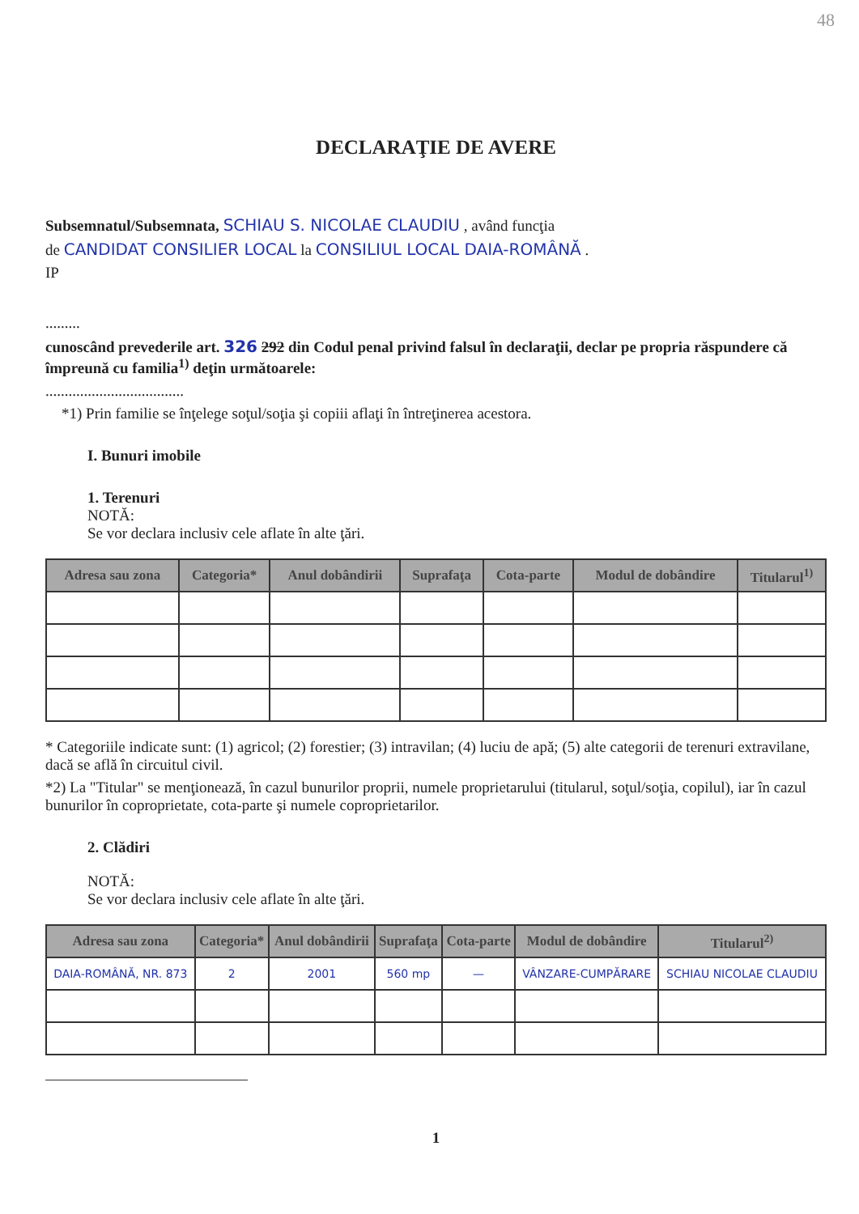48
DECLARAŢIE DE AVERE
Subsemnatul/Subsemnata, SCHIAU S. NICOLAE CLAUDIU , având funcţia
de CANDIDAT CONSILIER LOCAL la CONSILIUL LOCAL DAIA-ROMÂNĂ .
IP
.........
cunoscând prevederile art. 326 292 din Codul penal privind falsul în declaraţii, declar pe propria răspundere că împreună cu familia<sup>1)</sup> deţin următoarele:
....................................
*1) Prin familie se înţelege soţul/soţia şi copiii aflaţi în întreţinerea acestora.
I. Bunuri imobile
1. Terenuri
NOTĂ:
Se vor declara inclusiv cele aflate în alte ţări.
| Adresa sau zona | Categoria* | Anul dobândirii | Suprafaţa | Cota-parte | Modul de dobândire | Titularul<sup>1)</sup> |
| --- | --- | --- | --- | --- | --- | --- |
* Categoriile indicate sunt: (1) agricol; (2) forestier; (3) intravilan; (4) luciu de apă; (5) alte categorii de terenuri extravilane, dacă se află în circuitul civil.
*2) La "Titular" se menţionează, în cazul bunurilor proprii, numele proprietarului (titularul, soţul/soţia, copilul), iar în cazul bunurilor în coproprietate, cota-parte şi numele coproprietarilor.
2. Clădiri
NOTĂ:
Se vor declara inclusiv cele aflate în alte ţări.
| Adresa sau zona | Categoria* | Anul dobândirii | Suprafaţa | Cota-parte | Modul de dobândire | Titularul<sup>2)</sup> |
| --- | --- | --- | --- | --- | --- | --- |
| DAIA-ROMÂNĂ, NR. 873 | 2 | 2001 | 560 mp | — | VÂNZARE-CUMPĂRARE | SCHIAU NICOLAE CLAUDIU |
1